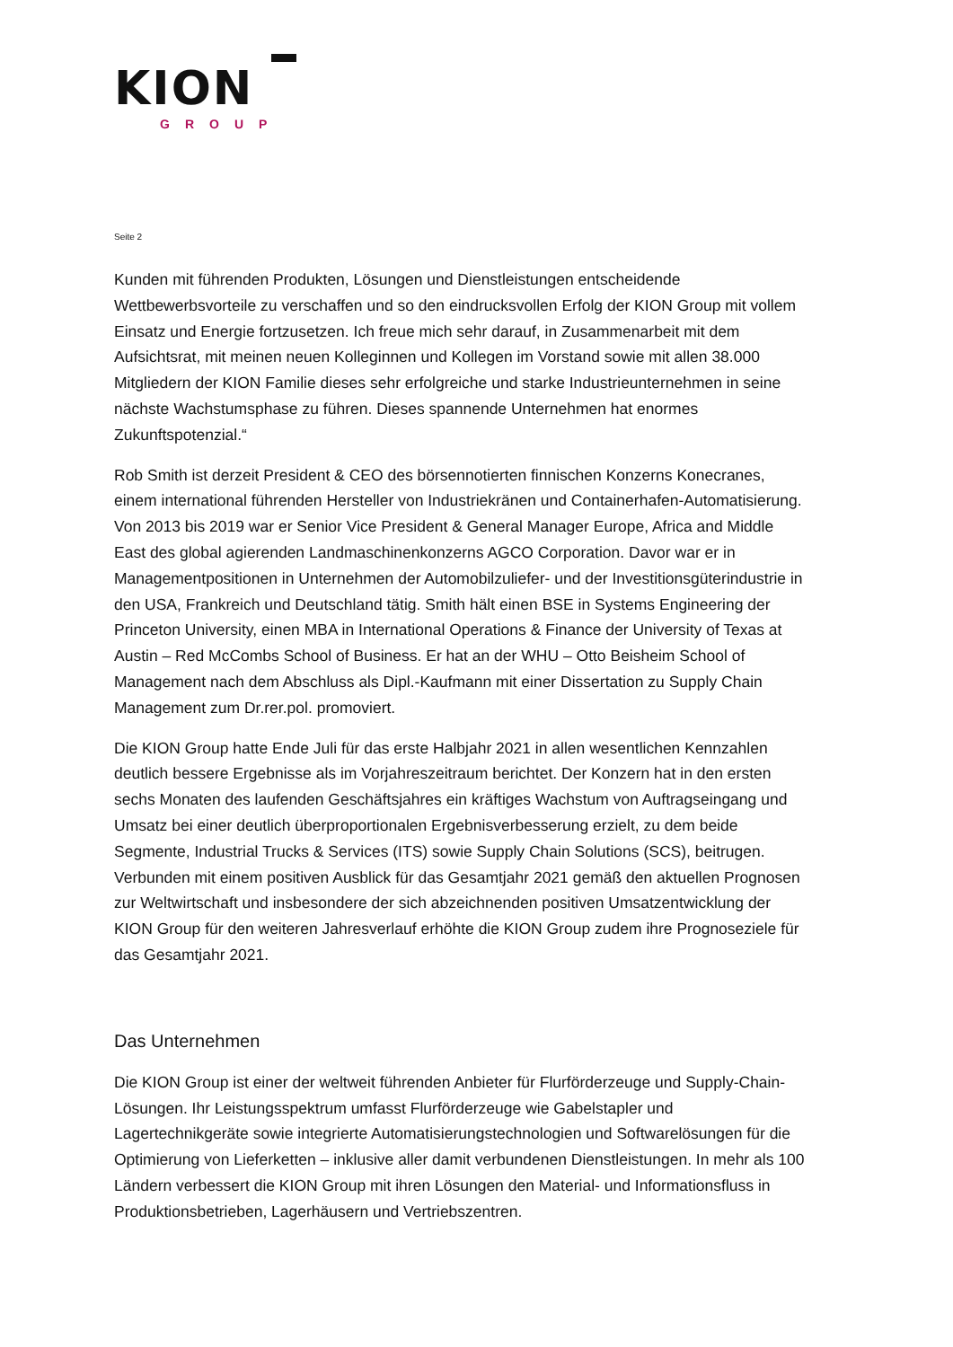KION
GROUP
Seite 2
Kunden mit führenden Produkten, Lösungen und Dienstleistungen entscheidende Wettbewerbsvorteile zu verschaffen und so den eindrucksvollen Erfolg der KION Group mit vollem Einsatz und Energie fortzusetzen. Ich freue mich sehr darauf, in Zusammenarbeit mit dem Aufsichtsrat, mit meinen neuen Kolleginnen und Kollegen im Vorstand sowie mit allen 38.000 Mitgliedern der KION Familie dieses sehr erfolgreiche und starke Industrieunternehmen in seine nächste Wachstumsphase zu führen. Dieses spannende Unternehmen hat enormes Zukunftspotenzial.“
Rob Smith ist derzeit President & CEO des börsennotierten finnischen Konzerns Konecranes, einem international führenden Hersteller von Industriekränen und Containerhafen-Automatisierung. Von 2013 bis 2019 war er Senior Vice President & General Manager Europe, Africa and Middle East des global agierenden Landmaschinenkonzerns AGCO Corporation. Davor war er in Managementpositionen in Unternehmen der Automobilzuliefer- und der Investitionsgüterindustrie in den USA, Frankreich und Deutschland tätig. Smith hält einen BSE in Systems Engineering der Princeton University, einen MBA in International Operations & Finance der University of Texas at Austin – Red McCombs School of Business. Er hat an der WHU – Otto Beisheim School of Management nach dem Abschluss als Dipl.-Kaufmann mit einer Dissertation zu Supply Chain Management zum Dr.rer.pol. promoviert.
Die KION Group hatte Ende Juli für das erste Halbjahr 2021 in allen wesentlichen Kennzahlen deutlich bessere Ergebnisse als im Vorjahreszeitraum berichtet. Der Konzern hat in den ersten sechs Monaten des laufenden Geschäftsjahres ein kräftiges Wachstum von Auftragseingang und Umsatz bei einer deutlich überproportionalen Ergebnisverbesserung erzielt, zu dem beide Segmente, Industrial Trucks & Services (ITS) sowie Supply Chain Solutions (SCS), beitrugen. Verbunden mit einem positiven Ausblick für das Gesamtjahr 2021 gemäß den aktuellen Prognosen zur Weltwirtschaft und insbesondere der sich abzeichnenden positiven Umsatzentwicklung der KION Group für den weiteren Jahresverlauf erhöhte die KION Group zudem ihre Prognoseziele für das Gesamtjahr 2021.
Das Unternehmen
Die KION Group ist einer der weltweit führenden Anbieter für Flurförderzeuge und Supply-Chain-Lösungen. Ihr Leistungsspektrum umfasst Flurförderzeuge wie Gabelstapler und Lagertechnikgeräte sowie integrierte Automatisierungstechnologien und Softwarelösungen für die Optimierung von Lieferketten – inklusive aller damit verbundenen Dienstleistungen. In mehr als 100 Ländern verbessert die KION Group mit ihren Lösungen den Material- und Informationsfluss in Produktionsbetrieben, Lagerhäusern und Vertriebszentren.